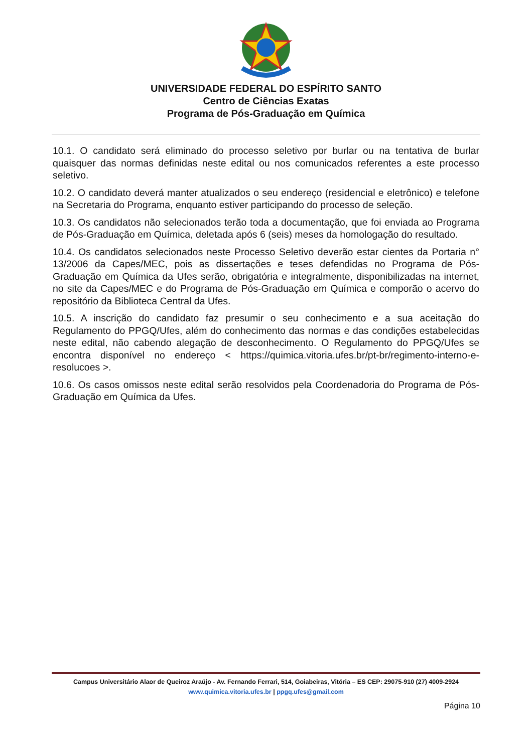UNIVERSIDADE FEDERAL DO ESPÍRITO SANTO
Centro de Ciências Exatas
Programa de Pós-Graduação em Química
10.1. O candidato será eliminado do processo seletivo por burlar ou na tentativa de burlar quaisquer das normas definidas neste edital ou nos comunicados referentes a este processo seletivo.
10.2. O candidato deverá manter atualizados o seu endereço (residencial e eletrônico) e telefone na Secretaria do Programa, enquanto estiver participando do processo de seleção.
10.3. Os candidatos não selecionados terão toda a documentação, que foi enviada ao Programa de Pós-Graduação em Química, deletada após 6 (seis) meses da homologação do resultado.
10.4. Os candidatos selecionados neste Processo Seletivo deverão estar cientes da Portaria n° 13/2006 da Capes/MEC, pois as dissertações e teses defendidas no Programa de Pós-Graduação em Química da Ufes serão, obrigatória e integralmente, disponibilizadas na internet, no site da Capes/MEC e do Programa de Pós-Graduação em Química e comporão o acervo do repositório da Biblioteca Central da Ufes.
10.5. A inscrição do candidato faz presumir o seu conhecimento e a sua aceitação do Regulamento do PPGQ/Ufes, além do conhecimento das normas e das condições estabelecidas neste edital, não cabendo alegação de desconhecimento. O Regulamento do PPGQ/Ufes se encontra disponível no endereço < https://quimica.vitoria.ufes.br/pt-br/regimento-interno-e-resolucoes >.
10.6. Os casos omissos neste edital serão resolvidos pela Coordenadoria do Programa de Pós-Graduação em Química da Ufes.
Campus Universitário Alaor de Queiroz Araújo - Av. Fernando Ferrari, 514, Goiabeiras, Vitória – ES CEP: 29075-910 (27) 4009-2924
www.quimica.vitoria.ufes.br | ppgq.ufes@gmail.com
Página 10